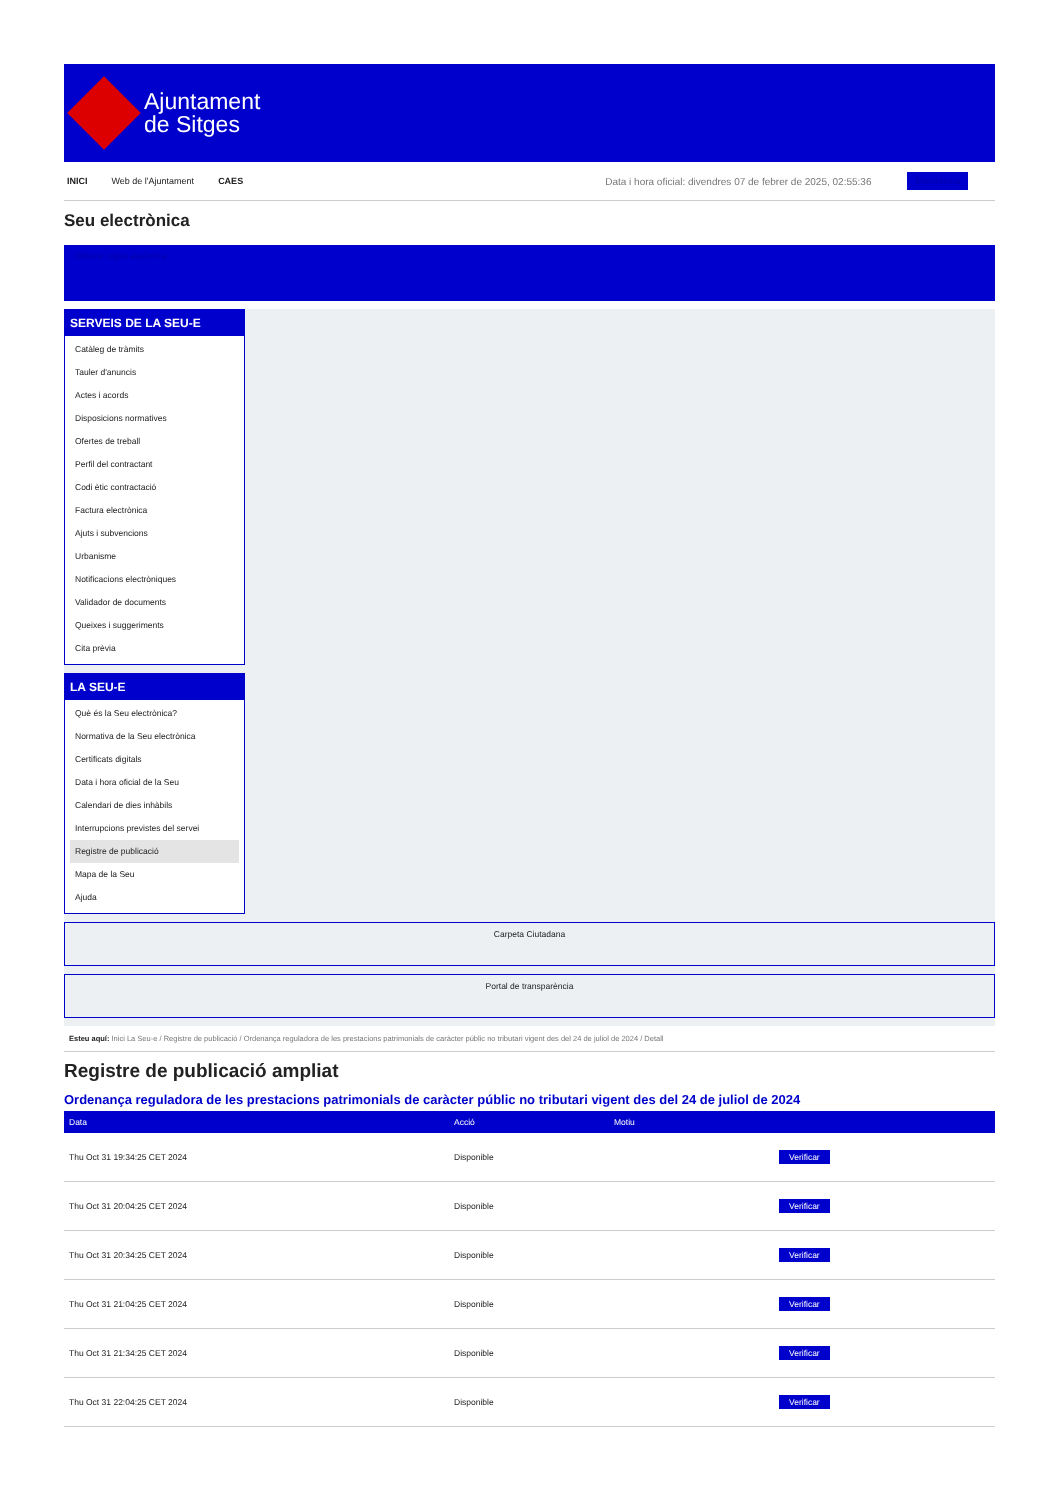Ajuntament
de Sitges
INICI Web de l'Ajuntament CAES Data i hora oficial: divendres 07 de febrer de 2025, 02:55:36 Electrònica
Seu electrònica
Obtenir còpia autèntica
SERVEIS DE LA SEU-E
Catàleg de tràmits
Tauler d'anuncis
Actes i acords
Disposicions normatives
Ofertes de treball
Perfil del contractant
Codi ètic contractació
Factura electrònica
Ajuts i subvencions
Urbanisme
Notificacions electròniques
Validador de documents
Queixes i suggeriments
Cita prèvia
LA SEU-E
Què és la Seu electrònica?
Normativa de la Seu electrònica
Certificats digitals
Data i hora oficial de la Seu
Calendari de dies inhàbils
Interrupcions previstes del servei
Registre de publicació
Mapa de la Seu
Ajuda
Carpeta Ciutadana
Portal de transparència
Esteu aquí: Inici La Seu-e / Registre de publicació / Ordenança reguladora de les prestacions patrimonials de caràcter públic no tributari vigent des del 24 de juliol de 2024 / Detall
Registre de publicació ampliat
Ordenança reguladora de les prestacions patrimonials de caràcter públic no tributari vigent des del 24 de juliol de 2024
| Data | Acció | Motiu | |
| --- | --- | --- | --- |
| Thu Oct 31 19:34:25 CET 2024 | Disponible | | Verificar |
| Thu Oct 31 20:04:25 CET 2024 | Disponible | | Verificar |
| Thu Oct 31 20:34:25 CET 2024 | Disponible | | Verificar |
| Thu Oct 31 21:04:25 CET 2024 | Disponible | | Verificar |
| Thu Oct 31 21:34:25 CET 2024 | Disponible | | Verificar |
| Thu Oct 31 22:04:25 CET 2024 | Disponible | | Verificar |